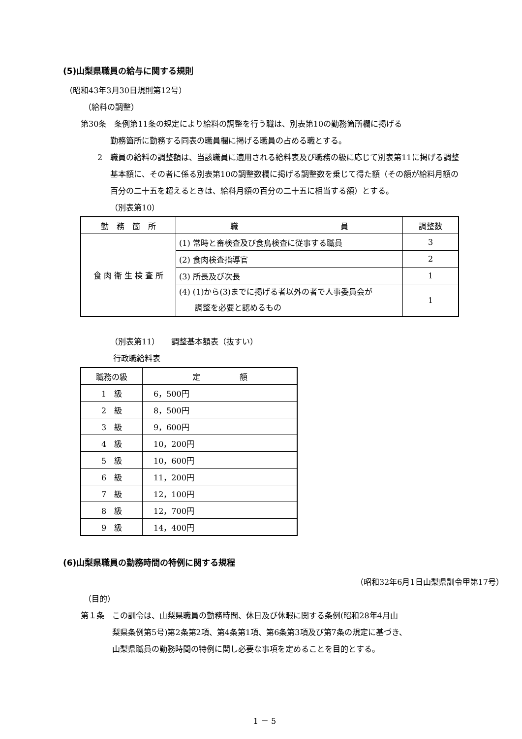(5)山梨県職員の給与に関する規則
（昭和43年3月30日規則第12号）
（給料の調整）
第30条　条例第11条の規定により給料の調整を行う職は、別表第10の勤務箇所欄に掲げる
勤務箇所に勤務する同表の職員欄に掲げる職員の占める職とする。
2　職員の給料の調整額は、当該職員に適用される給料表及び職務の級に応じて別表第11に掲げる調整基本額に、その者に係る別表第10の調整数欄に掲げる調整数を乗じて得た額（その額が給料月額の百分の二十五を超えるときは、給料月額の百分の二十五に相当する額）とする。
（別表第10）
| 勤 務 箇 所 | 職 員 | 調整数 |
| --- | --- | --- |
| 食 肉 衛 生 検 査 所 | (1) 常時と畜検査及び食鳥検査に従事する職員 | 3 |
| | (2) 食肉検査指導官 | 2 |
| | (3) 所長及び次長 | 1 |
| | (4) (1)から(3)までに掲げる者以外の者で人事委員会が 調整を必要と認めるもの | 1 |
（別表第11）　　調整基本額表（抜すい）
行政職給料表
| 職務の級 | 定 額 |
| --- | --- |
| 1 級 | 6，500円 |
| 2 級 | 8，500円 |
| 3 級 | 9，600円 |
| 4 級 | 10，200円 |
| 5 級 | 10，600円 |
| 6 級 | 11，200円 |
| 7 級 | 12，100円 |
| 8 級 | 12，700円 |
| 9 級 | 14，400円 |
(6)山梨県職員の勤務時間の特例に関する規程
（昭和32年6月1日山梨県訓令甲第17号）
（目的）
第１条　この訓令は、山梨県職員の勤務時間、休日及び休暇に関する条例(昭和28年4月山
梨県条例第5号)第2条第2項、第4条第1項、第6条第3項及び第7条の規定に基づき、
山梨県職員の勤務時間の特例に関し必要な事項を定めることを目的とする。
1 － 5